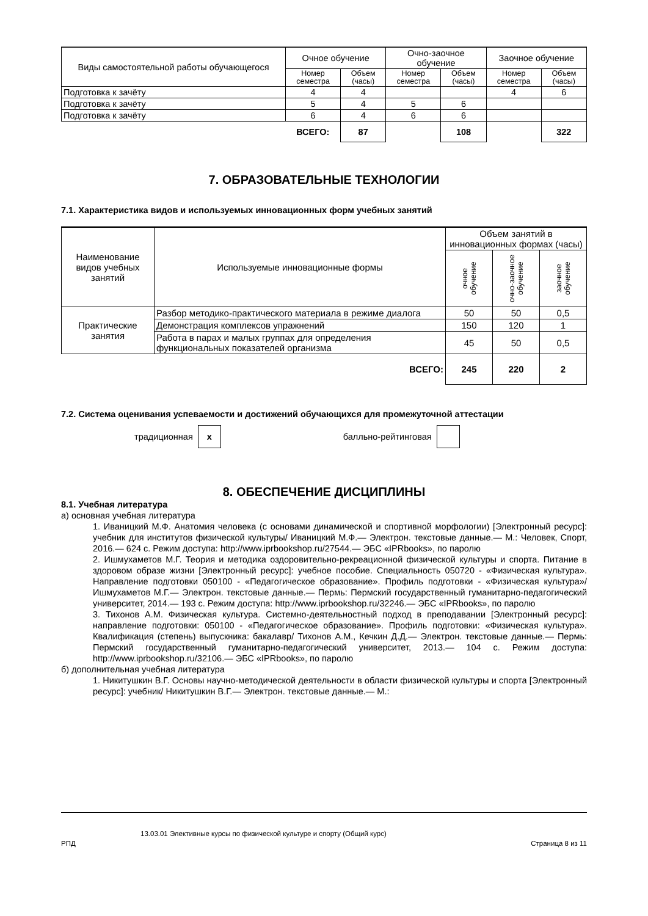| Виды самостоятельной работы обучающегося | Очное обучение | | Очно-заочное обучение | | Заочное обучение | |
| --- | --- | --- | --- | --- | --- | --- |
| | Номер семестра | Объем (часы) | Номер семестра | Объем (часы) | Номер семестра | Объем (часы) |
| Подготовка к зачёту | 4 | 4 | | | 4 | 6 |
| Подготовка к зачёту | 5 | 4 | 5 | 6 | | |
| Подготовка к зачёту | 6 | 4 | 6 | 6 | | |
| | ВСЕГО: | 87 | | 108 | | 322 |
7. ОБРАЗОВАТЕЛЬНЫЕ ТЕХНОЛОГИИ
7.1. Характеристика видов и используемых инновационных форм учебных занятий
| Наименование видов учебных занятий | Используемые инновационные формы | Объем занятий в инновационных формах (часы) | | |
| --- | --- | --- | --- | --- |
| | | очное обучение | очно-заочное обучение | заочное обучение |
| Практические занятия | Разбор методико-практического материала в режиме диалога | 50 | 50 | 0,5 |
| | Демонстрация комплексов упражнений | 150 | 120 | 1 |
| | Работа в парах и малых группах для определения функциональных показателей организма | 45 | 50 | 0,5 |
| | ВСЕГО: | 245 | 220 | 2 |
7.2. Система оценивания успеваемости и достижений обучающихся для промежуточной аттестации
традиционная x балльно-рейтинговая
8. ОБЕСПЕЧЕНИЕ ДИСЦИПЛИНЫ
8.1. Учебная литература
а) основная учебная литература
1. Иваницкий М.Ф. Анатомия человека (с основами динамической и спортивной морфологии) [Электронный ресурс]: учебник для институтов физической культуры/ Иваницкий М.Ф.— Электрон. текстовые данные.— М.: Человек, Спорт, 2016.— 624 c. Режим доступа: http://www.iprbookshop.ru/27544.— ЭБС «IPRbooks», по паролю
2. Ишмухаметов М.Г. Теория и методика оздоровительно-рекреационной физической культуры и спорта. Питание в здоровом образе жизни [Электронный ресурс]: учебное пособие. Специальность 050720 - «Физическая культура». Направление подготовки 050100 - «Педагогическое образование». Профиль подготовки - «Физическая культура»/ Ишмухаметов М.Г.— Электрон. текстовые данные.— Пермь: Пермский государственный гуманитарно-педагогический университет, 2014.— 193 c. Режим доступа: http://www.iprbookshop.ru/32246.— ЭБС «IPRbooks», по паролю
3. Тихонов А.М. Физическая культура. Системно-деятельностный подход в преподавании [Электронный ресурс]: направление подготовки: 050100 - «Педагогическое образование». Профиль подготовки: «Физическая культура». Квалификация (степень) выпускника: бакалавр/ Тихонов А.М., Кечкин Д.Д.— Электрон. текстовые данные.— Пермь: Пермский государственный гуманитарно-педагогический университет, 2013.— 104 c. Режим доступа: http://www.iprbookshop.ru/32106.— ЭБС «IPRbooks», по паролю
б) дополнительная учебная литература
1. Никитушкин В.Г. Основы научно-методической деятельности в области физической культуры и спорта [Электронный ресурс]: учебник/ Никитушкин В.Г.— Электрон. текстовые данные.— М.:
13.03.01 Элективные курсы по физической культуре и спорту (Общий курс)
РПД Страница 8 из 11